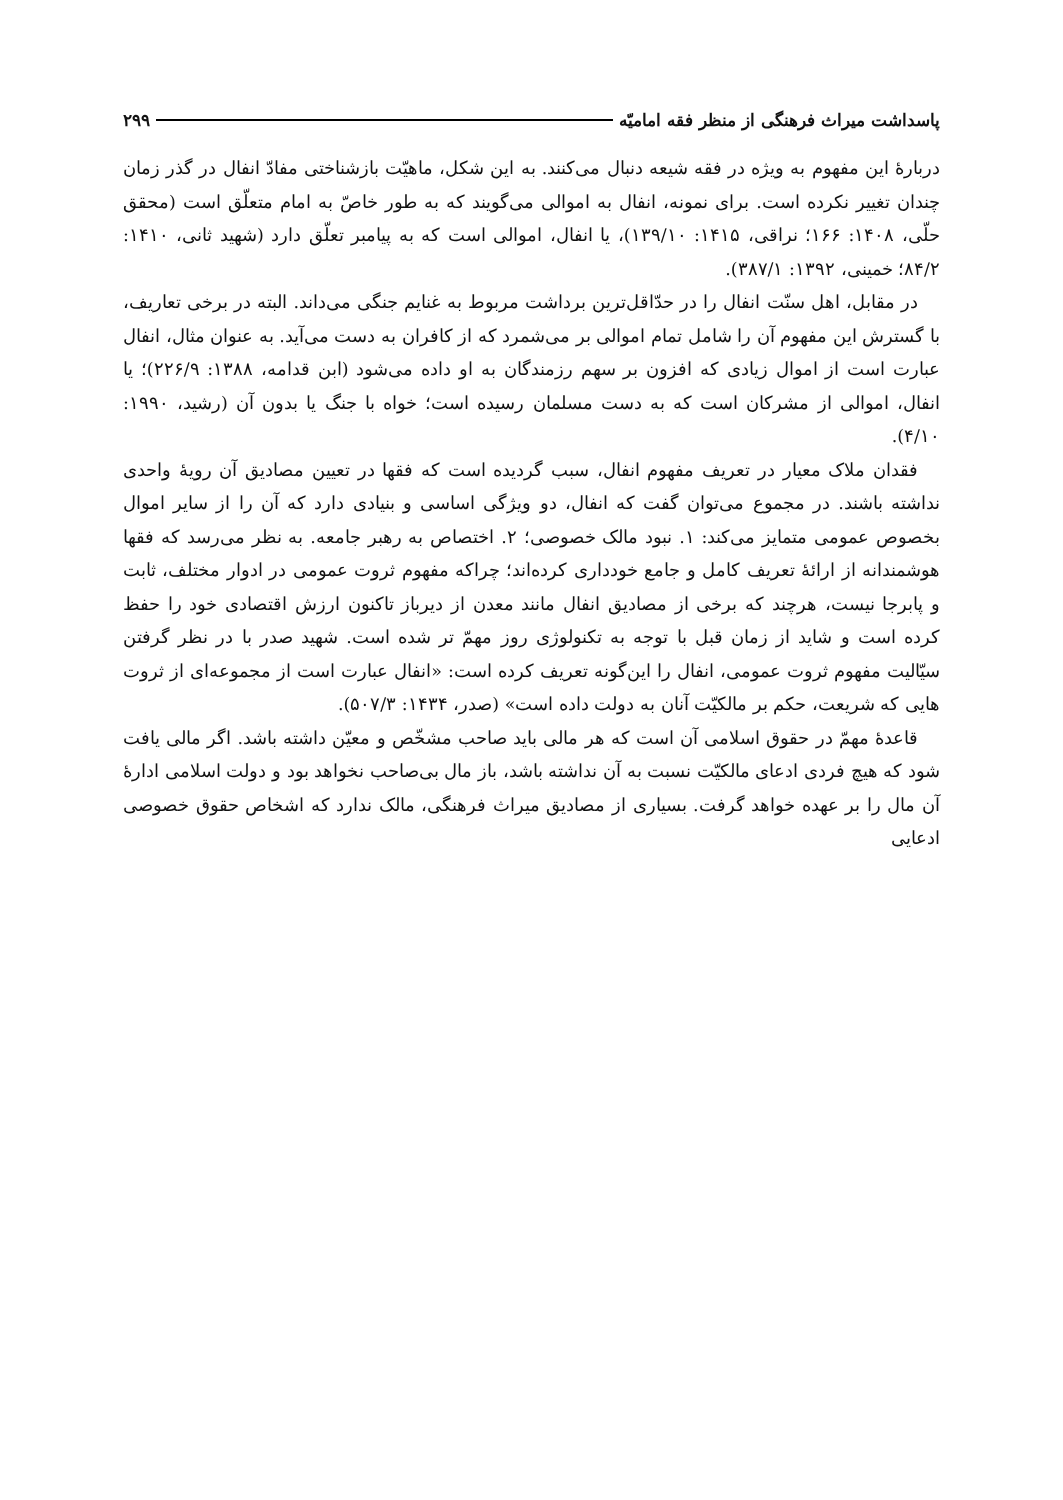پاسداشت میراث فرهنگی از منظر فقه امامیّه ۲۹۹
دربارهٔ این مفهوم به ویژه در فقه شیعه دنبال می‌کنند. به این شکل، ماهیّت بازشناختی مفادّ انفال در گذر زمان چندان تغییر نکرده است. برای نمونه، انفال به اموالی می‌گویند که به طور خاصّ به امام متعلّق است (محقق حلّی، ۱۴۰۸: ۱۶۶؛ نراقی، ۱۴۱۵: ۱۳۹/۱۰)، یا انفال، اموالی است که به پیامبر تعلّق دارد (شهید ثانی، ۱۴۱۰: ۸۴/۲؛ خمینی، ۱۳۹۲: ۳۸۷/۱).
در مقابل، اهل سنّت انفال را در حدّاقل‌ترین برداشت مربوط به غنایم جنگی می‌داند. البته در برخی تعاریف، با گسترش این مفهوم آن را شامل تمام اموالی بر می‌شمرد که از کافران به دست می‌آید. به عنوان مثال، انفال عبارت است از اموال زیادی که افزون بر سهم رزمندگان به او داده می‌شود (ابن قدامه، ۱۳۸۸: ۲۲۶/۹)؛ یا انفال، اموالی از مشرکان است که به دست مسلمان رسیده است؛ خواه با جنگ یا بدون آن (رشید، ۱۹۹۰: ۴/۱۰).
فقدان ملاک معیار در تعریف مفهوم انفال، سبب گردیده است که فقها در تعیین مصادیق آن رویهٔ واحدی نداشته باشند. در مجموع می‌توان گفت که انفال، دو ویژگی اساسی و بنیادی دارد که آن را از سایر اموال بخصوص عمومی متمایز می‌کند: ۱. نبود مالک خصوصی؛ ۲. اختصاص به رهبر جامعه. به نظر می‌رسد که فقها هوشمندانه از ارائهٔ تعریف کامل و جامع خودداری کرده‌اند؛ چراکه مفهوم ثروت عمومی در ادوار مختلف، ثابت و پابرجا نیست، هرچند که برخی از مصادیق انفال مانند معدن از دیرباز تاکنون ارزش اقتصادی خود را حفظ کرده است و شاید از زمان قبل با توجه به تکنولوژی روز مهمّ تر شده است. شهید صدر با در نظر گرفتن سیّالیت مفهوم ثروت عمومی، انفال را این‌گونه تعریف کرده است: «انفال عبارت است از مجموعه‌ای از ثروت هایی که شریعت، حکم بر مالکیّت آنان به دولت داده است» (صدر، ۱۴۳۴: ۵۰۷/۳).
قاعدهٔ مهمّ در حقوق اسلامی آن است که هر مالی باید صاحب مشخّص و معیّن داشته باشد. اگر مالی یافت شود که هیچ فردی ادعای مالکیّت نسبت به آن نداشته باشد، باز مال بی‌صاحب نخواهد بود و دولت اسلامی ادارهٔ آن مال را بر عهده خواهد گرفت. بسیاری از مصادیق میراث فرهنگی، مالک ندارد که اشخاص حقوق خصوصی ادعایی